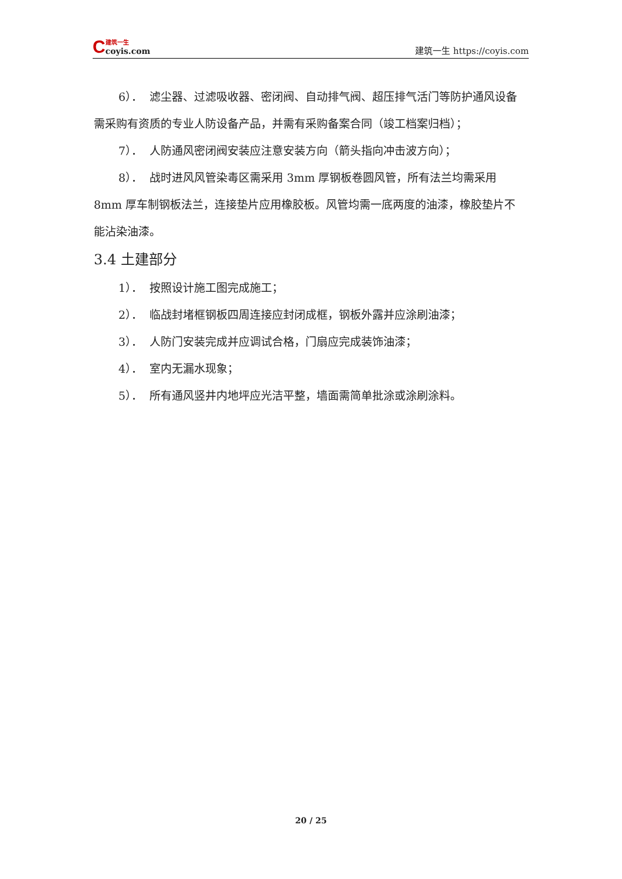C
建筑一生
coyis.com
建筑一生 https://coyis.com
6）． 滤尘器、过滤吸收器、密闭阀、自动排气阀、超压排气活门等防护通风设备需采购有资质的专业人防设备产品，并需有采购备案合同（竣工档案归档）；
7）． 人防通风密闭阀安装应注意安装方向（箭头指向冲击波方向）；
8）． 战时进风风管染毒区需采用 3mm 厚钢板卷圆风管，所有法兰均需采用 8mm 厚车制钢板法兰，连接垫片应用橡胶板。风管均需一底两度的油漆，橡胶垫片不能沾染油漆。
3.4 土建部分
1）． 按照设计施工图完成施工；
2）． 临战封堵框钢板四周连接应封闭成框，钢板外露并应涂刷油漆；
3）． 人防门安装完成并应调试合格，门扇应完成装饰油漆；
4）． 室内无漏水现象；
5）． 所有通风竖井内地坪应光洁平整，墙面需简单批涂或涂刷涂料。
20 / 25